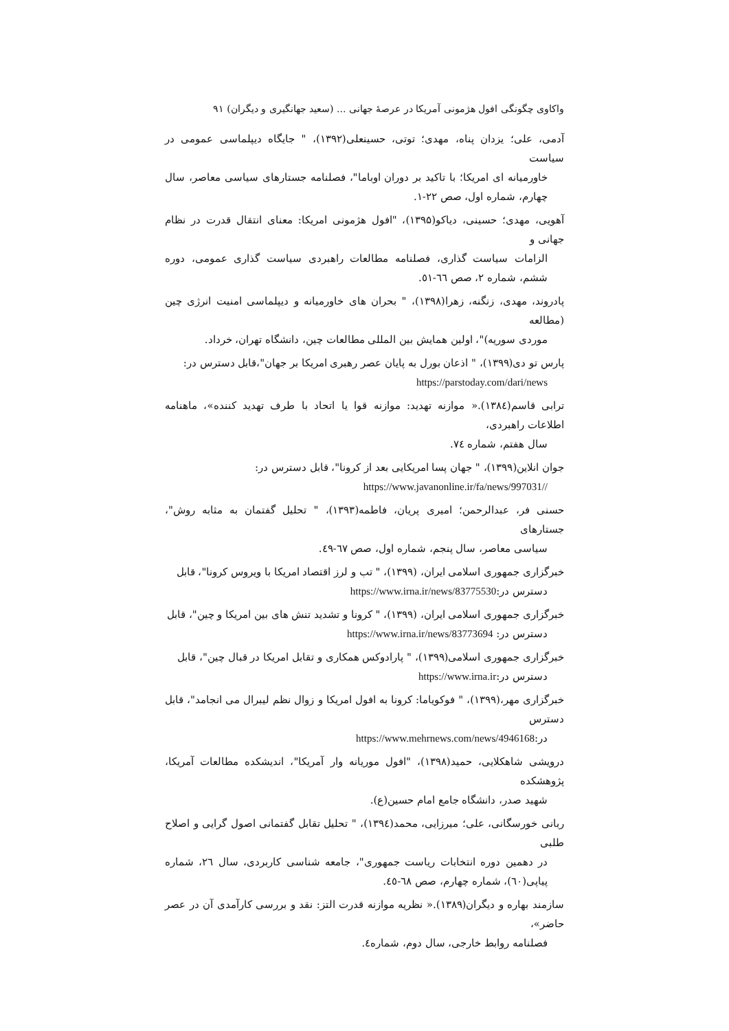واکاوی چگونگی افول هژمونی آمریکا در عرصهٔ جهانی ... (سعید جهانگیری و دیگران) ۹۱
آدمی، علی؛ یزدان پناه، مهدی؛ توتی، حسینعلی(۱۳۹۲)، " جایگاه دیپلماسی عمومی در سیاست
خاورمیانه ای امریکا؛ با تاکید بر دوران اوباما"، فصلنامه جستارهای سیاسی معاصر، سال چهارم، شماره اول، صص ۲۲-۱.
آهویی، مهدی؛ حسینی، دیاکو(۱۳۹۵)، "افول هژمونی امریکا: معنای انتقال قدرت در نظام جهانی و
الزامات سیاست گذاری، فصلنامه مطالعات راهبردی سیاست گذاری عمومی، دوره ششم، شماره ۲، صص ٦٦-٥١.
پادروند، مهدی، زنگنه، زهرا(۱۳۹۸)، " بحران های خاورمیانه و دیپلماسی امنیت انرژی چین (مطالعه
موردی سوریه)"، اولین همایش بین المللی مطالعات چین، دانشگاه تهران، خرداد.
پارس تو دی(۱۳۹۹)، " اذعان بورل به پایان عصر رهبری امریکا بر جهان"،قابل دسترس در:
https://parstoday.com/dari/news
ترابی قاسم(۱۳۸٤).« موازنه تهدید: موازنه قوا یا اتحاد با طرف تهدید کننده»، ماهنامه اطلاعات راهبردی،
سال هفتم، شماره ۷٤.
جوان انلاین(۱۳۹۹)، " جهان پسا امریکایی بعد از کرونا"، قابل دسترس در:
https://www.javanonline.ir/fa/news/997031//
حسنی فر، عبدالرحمن؛ امیری پریان، فاطمه(۱۳۹۳)، " تحلیل گفتمان به مثابه روش"، جستارهای
سیاسی معاصر، سال پنجم، شماره اول، صص ٦٧-٤٩.
خبرگزاری جمهوری اسلامی ایران، (۱۳۹۹)، " تب و لرز اقتصاد امریکا با ویروس کرونا"، قابل
دسترس در:https://www.irna.ir/news/83775530
خبرگزاری جمهوری اسلامی ایران، (۱۳۹۹)، " کرونا و تشدید تنش های بین امریکا و چین"، قابل
دسترس در: https://www.irna.ir/news/83773694
خبرگزاری جمهوری اسلامی(۱۳۹۹)، " پارادوکس همکاری و تقابل امریکا در قبال چین"، قابل
دسترس در:https://www.irna.ir
خبرگزاری مهر،(۱۳۹۹)، " فوکویاما: کرونا به افول امریکا و زوال نظم لیبرال می انجامد"، قابل دسترس
در:https://www.mehrnews.com/news/4946168
درویشی شاهکلایی، حمید(۱۳۹۸)، "افول موریانه وار آمریکا"، اندیشکده مطالعات آمریکا، پژوهشکده
شهید صدر، دانشگاه جامع امام حسین(ع).
ربانی خورسگانی، علی؛ میرزایی، محمد(۱۳۹٤)، " تحلیل تقابل گفتمانی اصول گرایی و اصلاح طلبی
در دهمین دوره انتخابات ریاست جمهوری"، جامعه شناسی کاربردی، سال ۲٦، شماره پیاپی(٦٠)، شماره چهارم، صص ٦٨-٤٥.
سازمند بهاره و دیگران(۱۳۸۹).« نظریه موازنه قدرت التز: نقد و بررسی کارآمدی آن در عصر حاضر»،
فصلنامه روابط خارجی، سال دوم، شماره٤.